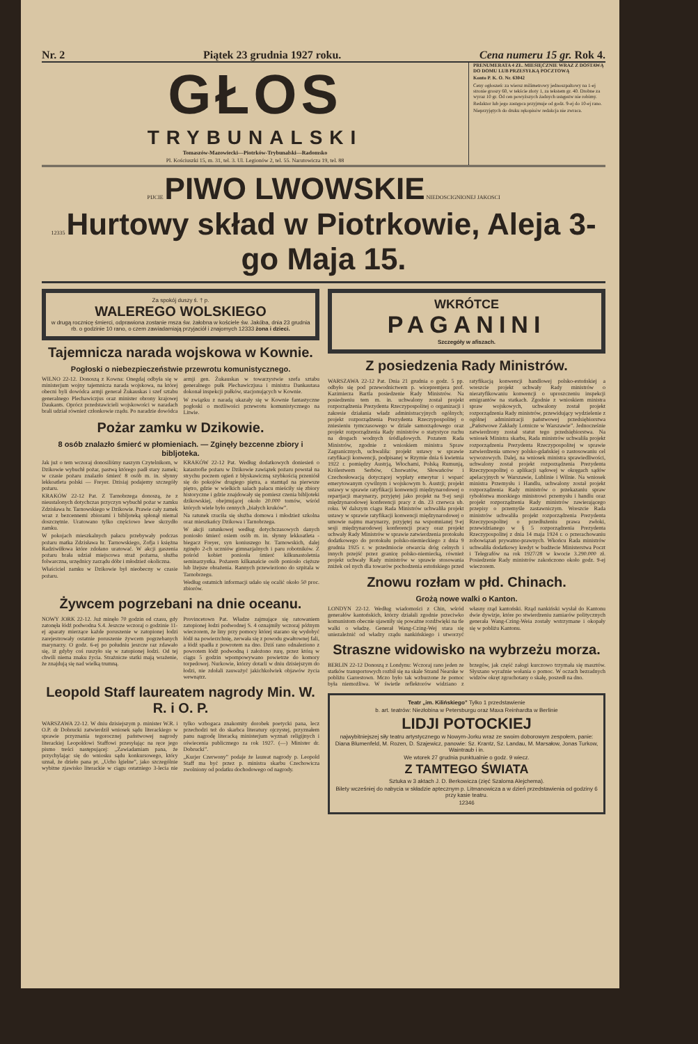Nr. 2 Piątek 23 grudnia 1927 roku. Cena numeru 15 gr. Rok 4.
GŁOS
TRYBUNALSKI
Tomaszów-Mazowiecki—Piotrków-Trybunalski—Radomsko
Pl. Kościuszki 15, m. 31, tel. 3. Ul. Legionów 2, tel. 55. Narutowicza 19, tel. 88
PRENUMERATA 4 ZŁ. MIESIĘCZNIE WRAZ Z DOSTAWĄ DO DOMU LUB PRZESYŁKĄ POCZTOWĄ
Konto P. K. O. Nr. 63042
Ceny ogłoszeń: za wiersz milimetrowy jednoszpaltowy na 1-ej stronie groszy 60, w tekście złoty 1, za tekstem gr. 40. Drobne za wyraz 10 gr. Od cen powyższych żadnych ustępstw nie robimy.
Redaktor lub jego zastępca przyjmuje od godz. 9-ej do 10-ej rano.
Nieprzyjętych do druku rękopisów redakcja nie zwraca.
PIJCIE PIWO LWOWSKIE NIEDOSCIGNIONEJ JAKOSCI
12335 Hurtowy skład w Piotrkowie, Aleja 3-go Maja 15.
Za spokój duszy ś. † p.
WALEREGO WOLSKIEGO
w drugą rocznicę śmierci, odprawiona zostanie msza św. żałobna w kościele św. Jakóba, dnia 23 grudnia rb. o godzinie 10 rano, o czem zawiadamiają przyjaciół i znajomych 12333 żona i dzieci.
Tajemnicza narada wojskowa w Kownie.
Pogłoski o niebezpieczeństwie przewrotu komunistycznego.
WILNO 22-12. Donoszą z Kowna: Onegdaj odbyła się w ministerjum wojny tajemnicza narada wojskowa, na której obecni byli dowódca armji generał Żukauskas i szef sztabu generalnego Plechawiczjus oraz minister obrony krajowej Daukants. Oprócz przedstawicieli wojskowości w naradach brali udział również członkowie rządu. Po naradzie dowódca armji gen. Żukauskas w towarzystwie szefa sztabu generalnego pułk Plechawiczjusa i ministra Dankautasa dokonał inspekcji pułków, stacjonujących w Kownie.
W związku z naradą ukazały się w Kownie fantastyczne pogłoski o możliwości przewrotu komunistycznego na Litwie.
Pożar zamku w Dzikowie.
8 osób znalazło śmierć w płomieniach. — Zginęły bezcenne zbiory i bibljoteka.
Jak już o tem wczoraj donosiliśmy naszym Czytelnikom, w Dzikowie wybuchł pożar, pastwą którego padł stary zamek; w czasie pożaru znalazło śmierć 8 osób m. in. słynny lekkoatleta polski — Freyer. Dzisiaj podajemy szczegóły pożaru.
KRAKÓW 22-12 Pat. Z Tarnobrzega donoszą, że z nieustalonych dotychczas przyczyn wybuchł pożar w zamku Zdzisława hr. Tarnowskiego w Dzikowie. Prawie cały zamek wraz z bezcennemi zbiorami i bibljoteką spłonął niemal doszczętnie. Uratowano tylko częściowo lewe skrzydło zamku.
W pokojach mieszkalnych pałacu przebywały podczas pożaru matka Zdzisława hr. Tarnowskiego, Zofja i księżna Radziwiłłowa które zdołano uratować. W akcji gaszenia pożaru brała udział miejscowa straż pożarna, służba folwarczna, urzędnicy zarządu dóbr i młodzież okoliczna.
Właściciel zamku w Dzikowie był nieobecny w czasie pożaru.
KRAKÓW 22-12 Pat. Według dodatkowych doniesień o katastrofie pożaru w Dzikowie zawiązek pożaru powstał na strychu poczem ogień z błyskawiczną szybkością przeniósł się do pokojów drugiego piętra, a stamtąd na pierwsze piętro, gdzie w wielkich salach pałacu mieściły się zbiory historyczne i gdzie znajdowały się pomiesz czenia bibljoteki dzikowskiej, obejmującej około 20.000 tomów, wśród których wiele było cennych „białych kruków”.
Na ratunek rzuciła się służba domowa i młodzież szkolna oraz mieszkańcy Dzikowa i Tarnobrzega.
W akcji ratunkowej według dotychczasowych danych poniosło śmierć osiem osób m. in. słynny lekkoatleta - biegacz Freyer, syn koniuszego hr. Tarnowskich, dalej zginęło 2-ch uczniów gimnazjalnych i paru robotników. Z pośród kobiet poniosła śmierć kilkunastoletnia seminarzystka. Pożarem kilkanaście osób poniosło cięższe lub lżejsze obrażenia. Rannych przewieziono do szpitala w Tarnobrzegu.
Według ostatnich informacji udało się ocalić około 50 proc. zbiorów.
Żywcem pogrzebani na dnie oceanu.
NOWY JORK 22-12. Już minęło 70 godzin od czasu, gdy zatonęła łódź podwodna S.4. Jeszcze wczoraj o godzinie 11-ej aparaty mierzące każde poruszenie w zatopionej łodzi zarejestrowały ostatnie poruszenie żywcem pogrzebanych marynarzy. O godz. 6-ej po południu jeszcze raz zdawało się, iż gdyby coś ruszyło się w zatopionej łodzi. Od tej chwili niema znaku życia. Strażnicze statki mają wrażenie, że znajdują się nad wielką trumną.
Provincetown Pat. Władze zajmujące się ratowaniem zatopionej łodzi podwodnej S. 4 oznajmiły wczoraj późnym wieczorem, że liny przy pomocy której starano się wydobyć łódź na powierzchnię, zerwała się z powodu gwałtownej fali, a łódź spadła z powrotem na dno. Dziś rano odnaleziono z powrotem łódź podwodną i założono rurę, przez którą w ciągu 5 godzin wpompowywano powietrze do komory torpedowej. Nurkowie, którzy dotarli w dniu dzisiejszym do łodzi, nie zdołali zauważyć jakichkolwiek objawów życia wewnątrz.
Leopold Staff laureatem nagrody Min. W. R. i O. P.
WARSZAWA 22-12. W dniu dzisiejszym p. minister W.R. i O.P. dr Dobrucki zatwierdził wniosek sądu literackiego w sprawie przyznania tegorocznej państwowej nagrody literackiej Leopoldowi Staffowi przesyłając na ręce jego pismo treści następującej: „Zawiadamiam pana, że przychylając się do wniosku sądu konkursowego, który uznał, że dzieło pana pt. „Ucho Igielne”, jako szczególnie wybitne zjawisko literackie w ciągu ostatniego 3-lecia nie tylko wzbogaca znakomity dorobek poetycki pana, lecz przechodzi też do skarbca literatury ojczystej, przyznałem panu nagrodę literacką ministerjum wyznań religijnych i oświecenia publicznego za rok 1927. (—) Minister dr. Dobrucki”.
„Kurjer Czerwony” podaje że laureat nagrody p. Leopold Staff ma być przez p. ministra skarbu Czechowicza zwolniony od podatku dochodowego od nagrody.
WKRÓTCE
PAGANINI
Szczegóły w afiszach.
Z posiedzenia Rady Ministrów.
WARSZAWA 22-12 Pat. Dnia 21 grudnia o godz. 5 pp. odbyło się pod przewodnictwem p. wicepremjera prof. Kazimierza Bartla posiedzenie Rady Ministrów. Na posiedzeniu tem m. in. uchwalony został projekt rozporządzenia Prezydenta Rzeczypospolitej o organizacji i zakresie działania władz administracyjnych ogólnych; projekt rozporządzenia Prezydenta Rzeczypospolitej o zniesieniu tymczasowego w dziale samorządowego oraz projekt rozporządzenia Rady ministrów o statystyce ruchu na drogach wodnych śródlądowych. Pozatem Rada Ministrów, zgodnie z wnioskiem ministra Spraw Zagranicznych, uchwaliła: projekt ustawy w sprawie ratyfikacji konwencji, podpisanej w Rzymie dnia 6 kwietnia 1922 r. pomiędzy Austrją, Włochami, Polską Rumunją, Królestwem Serbów, Chorwatów, Słowańców i Czechosłowacją dotyczącej wypłaty emerytur i wsparć emerytowanym cywilnym i wojskowym b. Austrji; projekt ustawy w sprawie ratyfikacji konwencji międzynarodowej o repartjacji marynarzy, przyjętej jako projekt na 9-ej sesji międzynarodowej konferencji pracy z dn. 23 czerwca ub. roku. W dalszym ciągu Rada Ministrów uchwaliła projekt ustawy w sprawie ratyfikacji konwencji międzynarodowej o umowie najmu marynarzy, przyjętej na wspomnianej 9-ej sesji międzynarodowej konferencji pracy oraz projekt uchwały Rady Ministrów w sprawie zatwierdzenia protokułu dodatkowego do protokułu polsko-niemieckiego z dnia 9 grudnia 1925 r. w przedmiocie otwarcia dróg celnych i innych przejść przez granicę polsko-niemiecką, również projekt uchwały Rady ministrów w sprawie stosowania zniżek cel nych dla towarów pochodzenia estońskiego przed ratyfikacją konwencji handlowej polsko-estońskiej a wreszcie projekt uchwały Rady ministrów o nieratyfikowaniu konwencji o uproszczeniu inspekcji emigrantów na statkach. Zgodnie z wnioskiem ministra spraw wojskowych, uchwalony został projekt rozporządzenia Rady ministrów, przewidujący wydzielenie z ogólnej administracji państwowej przedsiębiorstwa „Państwowe Zakłady Lotnicze w Warszawie”. Jednocześnie zatwierdzony został statut tego przedsiębiorstwa. Na wniosek Ministra skarbu, Rada ministrów uchwaliła projekt rozporządzenia Prezydenta Rzeczypospolitej w sprawie zatwierdzenia umowy polsko-gdańskiej o zastosowaniu cel wywozowych. Dalej, na wniosek ministra sprawiedliwości, uchwalony został projekt rozporządzenia Prezydenta Rzeczypospolitej o aplikacji sądowej w okręgach sądów apelacyjnych w Warszawie, Lublinie i Wilnie. Na wniosek ministra Przemysłu i Handlu, uchwalony został projekt rozporządzenia Rady ministrów o przekazaniu spraw rybołóstwa morskiego ministrowi przemysłu i handlu oraz projekt rozporządzenia Rady ministrów zawierającego przepisy o przemyśle zastawniczym. Wreszcie Rada ministrów uchwaliła projekt rozporządzenia Prezydenta Rzeczypospolitej o przedłużeniu prawa zwłoki, przewidzianego w § 5 rozporządzenia Prezydenta Rzeczypospolitej z dnia 14 maja 1924 r. o przerachowaniu zobowiązań prywatno-prawnych. Wkońcu Rada ministrów uchwaliła dodatkowy kredyt w budżecie Ministerstwa Poczt i Telegrafów na rok 1927/28 w kwocie 3.290.000 zł. Posiedzenie Rady ministrów zakończono około godz. 9-ej wieczorem.
Znowu rozłam w płd. Chinach.
Grożą nowe walki o Kanton.
LONDYN 22-12. Według wiadomości z Chin, wśród generałów kantońskich, którzy działali zgodnie przeciwko komunistom obecnie ujawniły się poważne rozdźwięki na tle walki o władzę. Generał Wang-Czing-Wej stara się uniezależnić od władzy rządu nankińskiego i utworzyć własny rząd kantoński. Rząd nankiński wysłał do Kantonu dwie dywizje, które po stwierdzeniu zamiarów politycznych generała Wang-Czing-Weia zostały wstrzymane i okopały się w pobliżu Kantonu.
Straszne widowisko na wybrzeżu morza.
BERLIN 22-12 Donoszą z Londynu: Wczoraj rano jeden ze statków transportowych rozbił się na skale Strand Nearske w pobliżu Garrestown. Mczo było tak wzburzone że pomoc była niemożliwa. W świetle reflektorów widziano z brzegów, jak część załogi kurczowo trzymała się masztów. Słyszano wyraźnie wołania o pomoc. W oczach bezradnych widzów okręt zgruchotany o skałę, poszedł na dno.
Teatr „im. Kilińskiego” Tylko 1 przedstawienie
b. art. teatrów: Niezłobina w Petersburgu oraz Maxa Reinhardta w Berlinie
LIDJI POTOCKIEJ
najwybitniejszej siły teatru artystycznego w Nowym-Jorku wraz ze swoim doborowym zespołem, panie: Diana Blumenfeld, M. Rozen, D. Szajewicz, panowie: Sz. Krantz, Sz. Landau, M. Marsałow, Jonas Turkow, Waintraub i in.
We wtorek 27 grudnia punktualnie o godz. 9 wiecz.
Z TAMTEGO ŚWIATA
Sztuka w 3 aktach J. D. Berkowicza (zięć Szaloma Alejchema).
Bilety wcześniej do nabycia w składzie aptecznym p. Litmanowicza a w dzień przedstawienia od godziny 6 przy kasie teatru.
12346